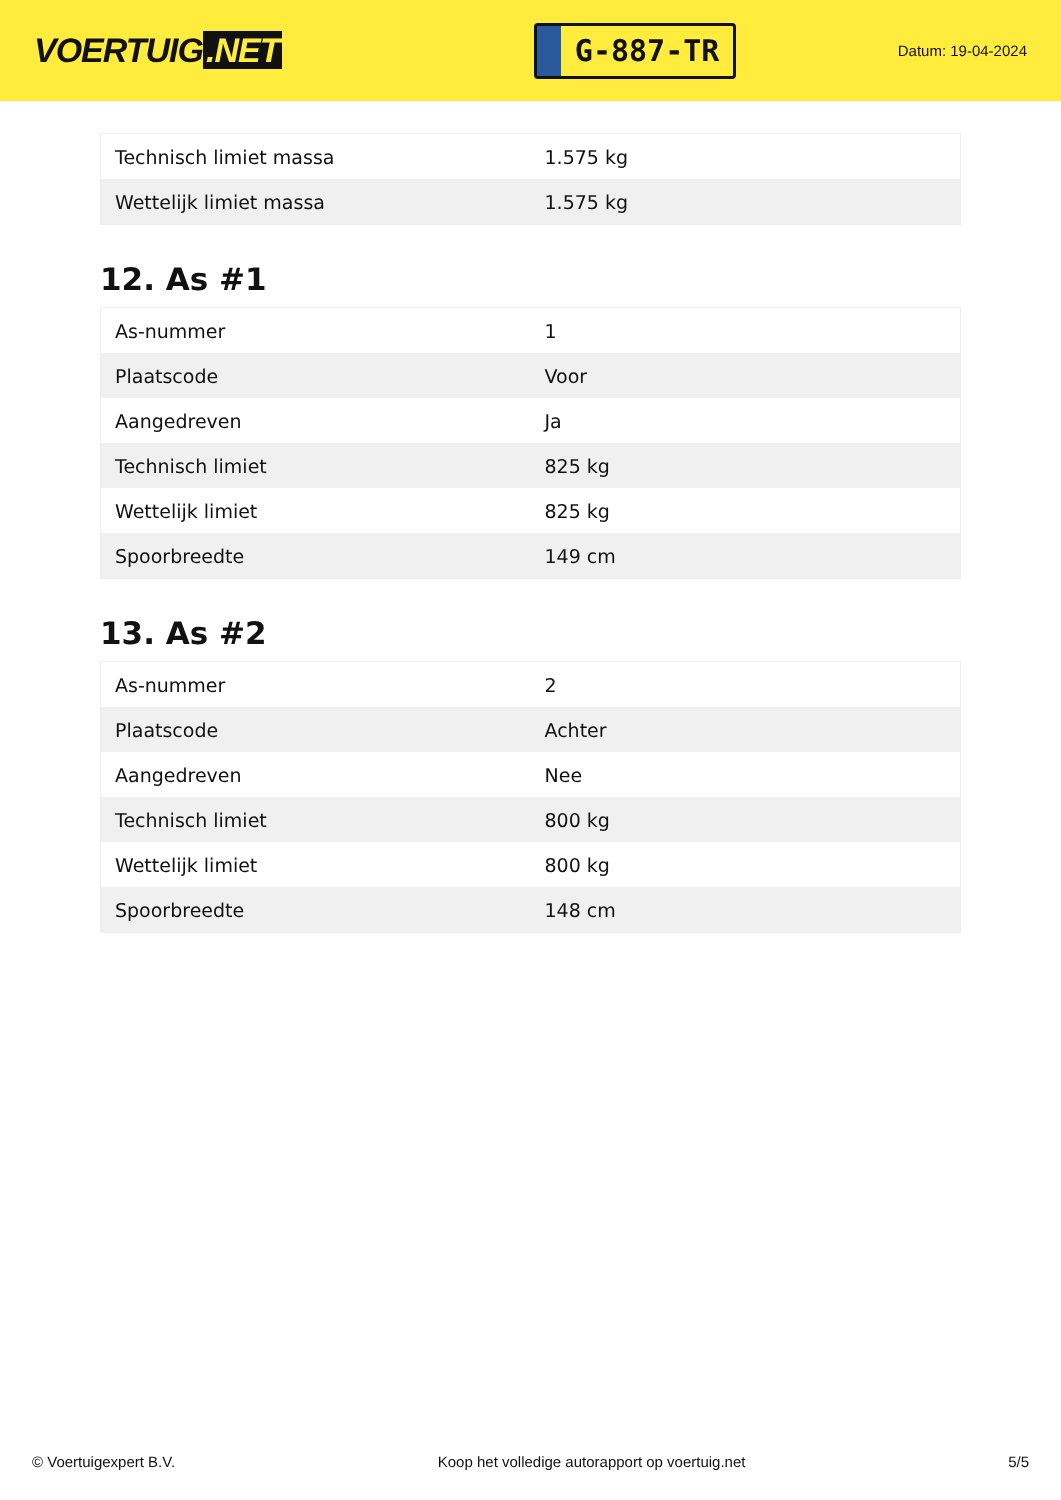VOERTUIG.NET
G-887-TR
Datum: 19-04-2024
| Technisch limiet massa | 1.575 kg |
| Wettelijk limiet massa | 1.575 kg |
12. As #1
| As-nummer | 1 |
| Plaatscode | Voor |
| Aangedreven | Ja |
| Technisch limiet | 825 kg |
| Wettelijk limiet | 825 kg |
| Spoorbreedte | 149 cm |
13. As #2
| As-nummer | 2 |
| Plaatscode | Achter |
| Aangedreven | Nee |
| Technisch limiet | 800 kg |
| Wettelijk limiet | 800 kg |
| Spoorbreedte | 148 cm |
© Voertuigexpert B.V. Koop het volledige autorapport op voertuig.net 5/5